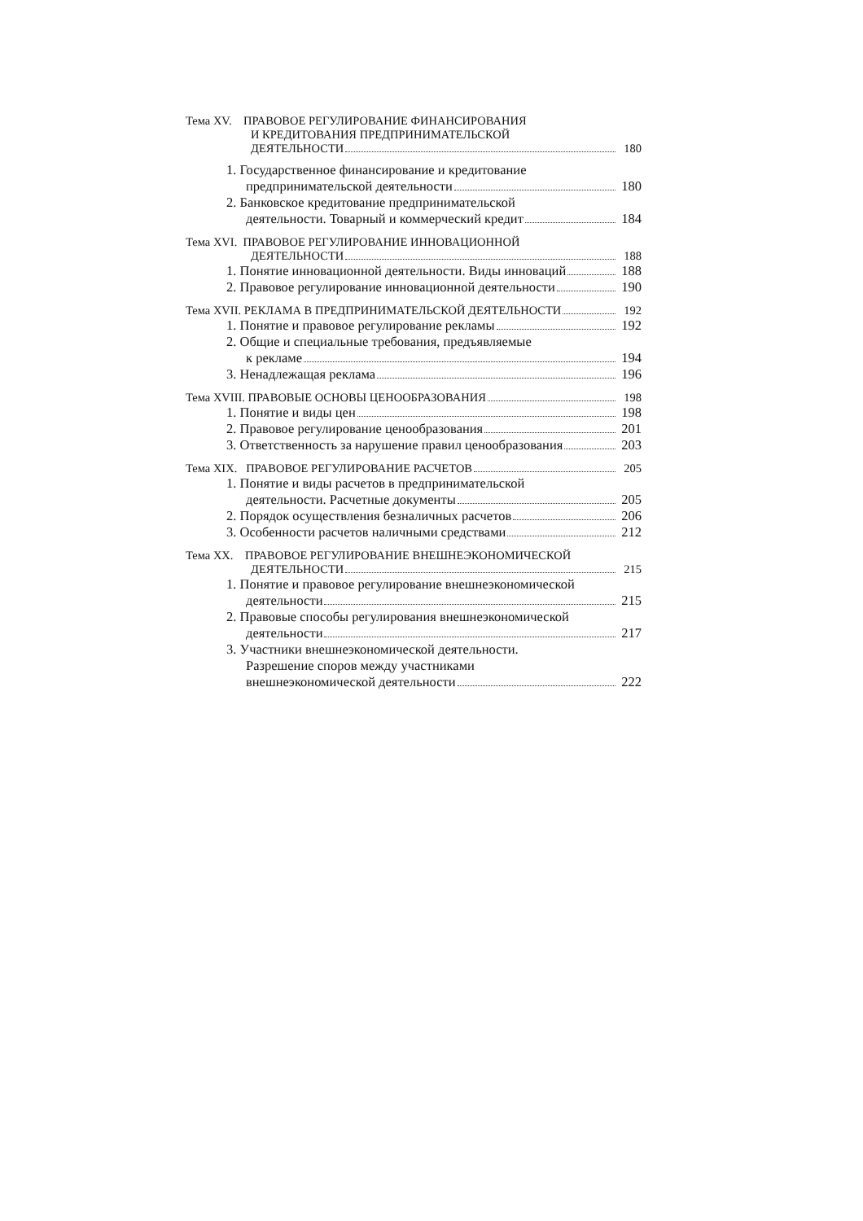Тема XV. ПРАВОВОЕ РЕГУЛИРОВАНИЕ ФИНАНСИРОВАНИЯ
И КРЕДИТОВАНИЯ ПРЕДПРИНИМАТЕЛЬСКОЙ
ДЕЯТЕЛЬНОСТИ 180
1. Государственное финансирование и кредитование
предпринимательской деятельности 180
2. Банковское кредитование предпринимательской
деятельности. Товарный и коммерческий кредит 184
Тема XVI. ПРАВОВОЕ РЕГУЛИРОВАНИЕ ИННОВАЦИОННОЙ
ДЕЯТЕЛЬНОСТИ 188
1. Понятие инновационной деятельности. Виды инноваций 188
2. Правовое регулирование инновационной деятельности 190
Тема XVII. РЕКЛАМА В ПРЕДПРИНИМАТЕЛЬСКОЙ ДЕЯТЕЛЬНОСТИ 192
1. Понятие и правовое регулирование рекламы 192
2. Общие и специальные требования, предъявляемые
к рекламе 194
3. Ненадлежащая реклама 196
Тема XVIII. ПРАВОВЫЕ ОСНОВЫ ЦЕНООБРАЗОВАНИЯ 198
1. Понятие и виды цен 198
2. Правовое регулирование ценообразования 201
3. Ответственность за нарушение правил ценообразования 203
Тема XIX. ПРАВОВОЕ РЕГУЛИРОВАНИЕ РАСЧЕТОВ 205
1. Понятие и виды расчетов в предпринимательской
деятельности. Расчетные документы 205
2. Порядок осуществления безналичных расчетов 206
3. Особенности расчетов наличными средствами 212
Тема XX. ПРАВОВОЕ РЕГУЛИРОВАНИЕ ВНЕШНЕЭКОНОМИЧЕСКОЙ
ДЕЯТЕЛЬНОСТИ 215
1. Понятие и правовое регулирование внешнеэкономической
деятельности 215
2. Правовые способы регулирования внешнеэкономической
деятельности 217
3. Участники внешнеэкономической деятельности.
Разрешение споров между участниками
внешнеэкономической деятельности 222